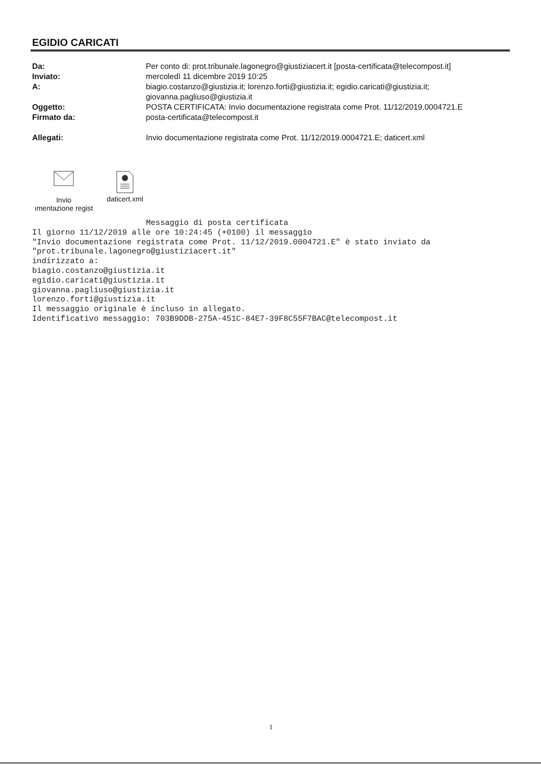EGIDIO CARICATI
Da: Per conto di: prot.tribunale.lagonegro@giustiziacert.it [posta-certificata@telecompost.it]
Inviato: mercoledì 11 dicembre 2019 10:25
A: biagio.costanzo@giustizia.it; lorenzo.forti@giustizia.it; egidio.caricati@giustizia.it; giovanna.pagliuso@giustizia.it
Oggetto: POSTA CERTIFICATA: Invio documentazione registrata come Prot. 11/12/2019.0004721.E
Firmato da: posta-certificata@telecompost.it
Allegati: Invio documentazione registrata come Prot. 11/12/2019.0004721.E; daticert.xml
Invio
ımentazione regist
daticert.xml
                        Messaggio di posta certificata
Il giorno 11/12/2019 alle ore 10:24:45 (+0100) il messaggio
"Invio documentazione registrata come Prot. 11/12/2019.0004721.E" è stato inviato da
"prot.tribunale.lagonegro@giustiziacert.it"
indirizzato a:
biagio.costanzo@giustizia.it
egidio.caricati@giustizia.it
giovanna.pagliuso@giustizia.it
lorenzo.forti@giustizia.it
Il messaggio originale è incluso in allegato.
Identificativo messaggio: 703B9DDB-275A-451C-84E7-39F8C55F7BAC@telecompost.it
1